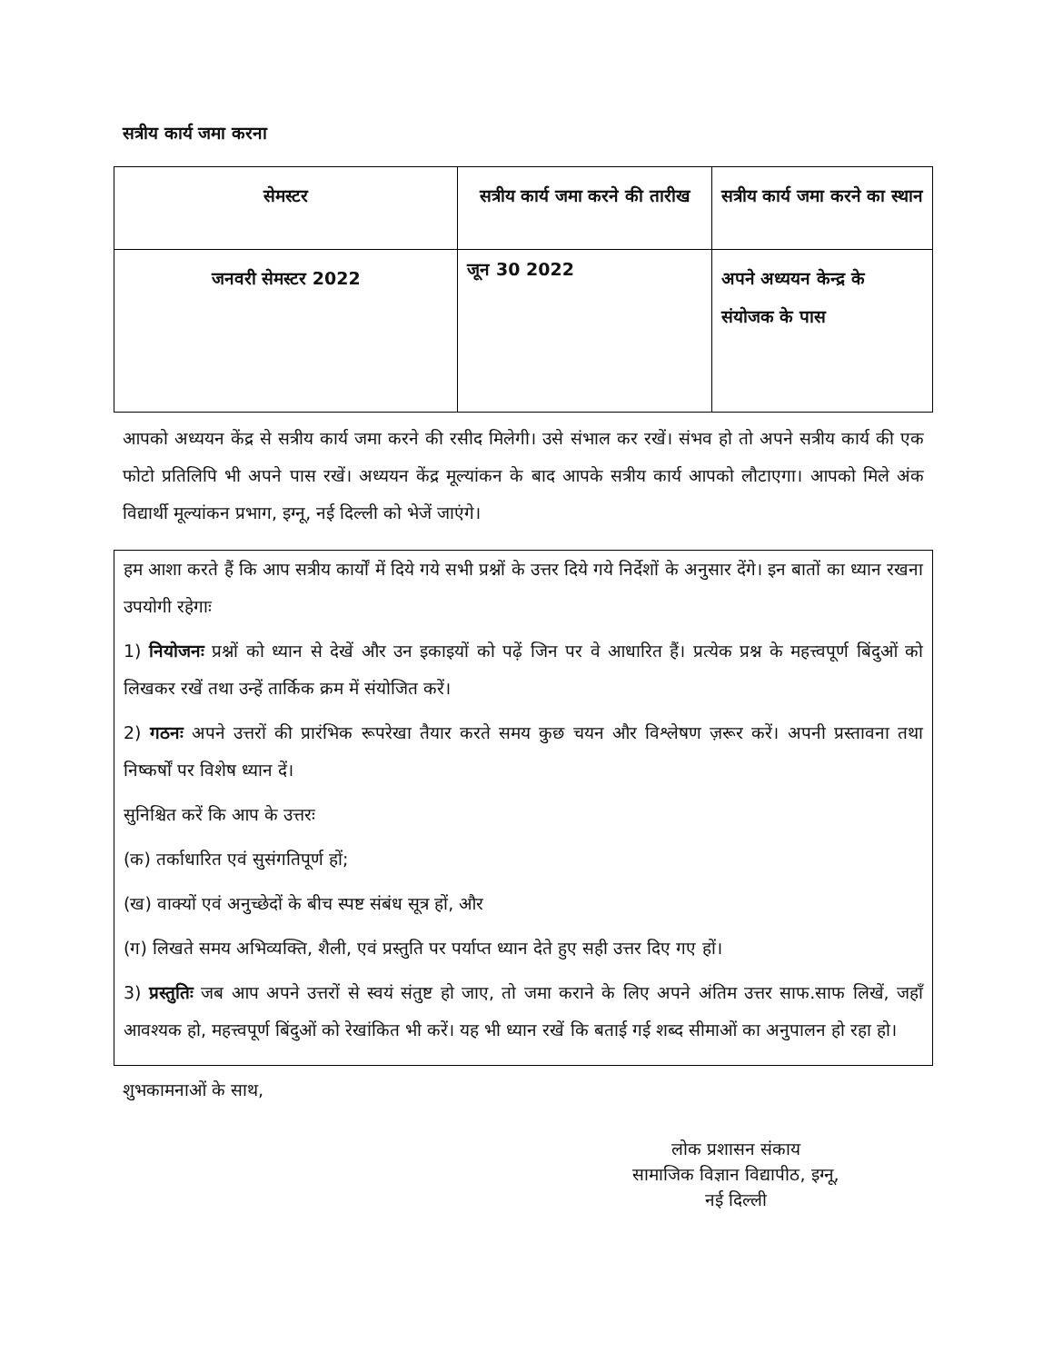सत्रीय कार्य जमा करना
| सेमस्टर | सत्रीय कार्य जमा करने की तारीख | सत्रीय कार्य जमा करने का स्थान |
| --- | --- | --- |
| जनवरी सेमस्टर 2022 | जून 30 2022 | अपने अध्ययन केन्द्र के संयोजक के पास |
आपको अध्ययन केंद्र से सत्रीय कार्य जमा करने की रसीद मिलेगी। उसे संभाल कर रखें। संभव हो तो अपने सत्रीय कार्य की एक फोटो प्रतिलिपि भी अपने पास रखें। अध्ययन केंद्र मूल्यांकन के बाद आपके सत्रीय कार्य आपको लौटाएगा। आपको मिले अंक विद्यार्थी मूल्यांकन प्रभाग, इग्नू, नई दिल्ली को भेजें जाएंगे।
हम आशा करते हैं कि आप सत्रीय कार्यों में दिये गये सभी प्रश्नों के उत्तर दिये गये निर्देशों के अनुसार देंगे। इन बातों का ध्यान रखना उपयोगी रहेगाः
1) नियोजनः प्रश्नों को ध्यान से देखें और उन इकाइयों को पढ़ें जिन पर वे आधारित हैं। प्रत्येक प्रश्न के महत्त्वपूर्ण बिंदुओं को लिखकर रखें तथा उन्हें तार्किक क्रम में संयोजित करें।
2) गठनः अपने उत्तरों की प्रारंभिक रूपरेखा तैयार करते समय कुछ चयन और विश्लेषण ज़रूर करें। अपनी प्रस्तावना तथा निष्कर्षों पर विशेष ध्यान दें।
सुनिश्चित करें कि आप के उत्तरः
(क) तर्काधारित एवं सुसंगतिपूर्ण हों;
(ख) वाक्यों एवं अनुच्छेदों के बीच स्पष्ट संबंध सूत्र हों, और
(ग) लिखते समय अभिव्यक्ति, शैली, एवं प्रस्तुति पर पर्याप्त ध्यान देते हुए सही उत्तर दिए गए हों।
3) प्रस्तुतिः जब आप अपने उत्तरों से स्वयं संतुष्ट हो जाए, तो जमा कराने के लिए अपने अंतिम उत्तर साफ.साफ लिखें, जहाँ आवश्यक हो, महत्त्वपूर्ण बिंदुओं को रेखांकित भी करें। यह भी ध्यान रखें कि बताई गई शब्द सीमाओं का अनुपालन हो रहा हो।
शुभकामनाओं के साथ,
लोक प्रशासन संकाय
सामाजिक विज्ञान विद्यापीठ, इग्नू,
नई दिल्ली